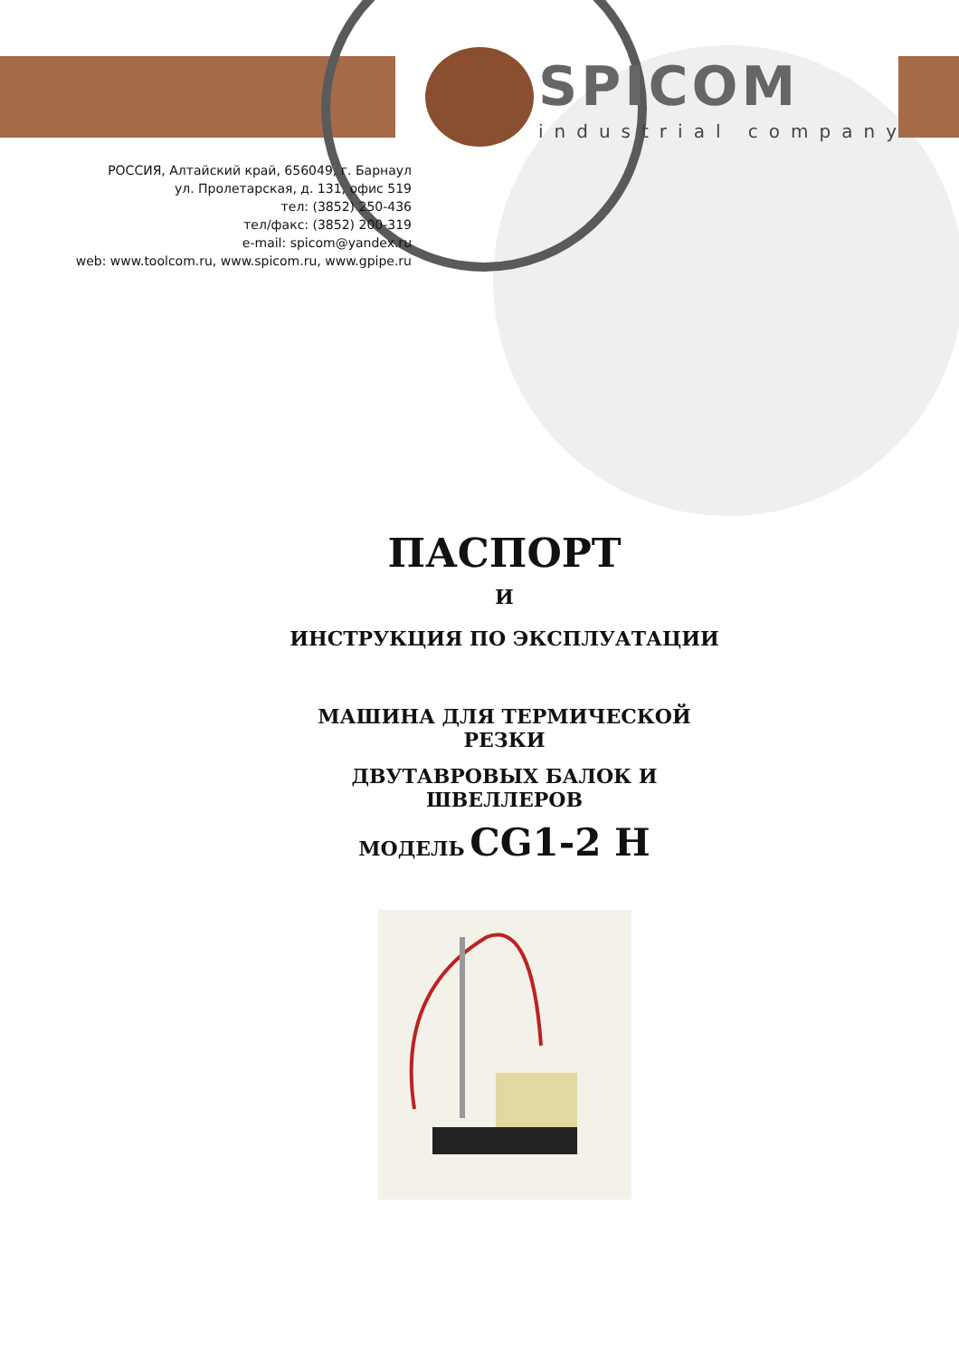SPICOM
industrial company
РОССИЯ, Алтайский край, 656049, г. Барнаул
ул. Пролетарская, д. 131, офис 519
тел: (3852) 250-436
тел/факс: (3852) 200-319
e-mail: spicom@yandex.ru
web: www.toolcom.ru, www.spicom.ru, www.gpipe.ru
ПАСПОРТ
И
ИНСТРУКЦИЯ ПО ЭКСПЛУАТАЦИИ
МАШИНА ДЛЯ ТЕРМИЧЕСКОЙ РЕЗКИ
ДВУТАВРОВЫХ БАЛОК И ШВЕЛЛЕРОВ
МОДЕЛЬ CG1-2 H